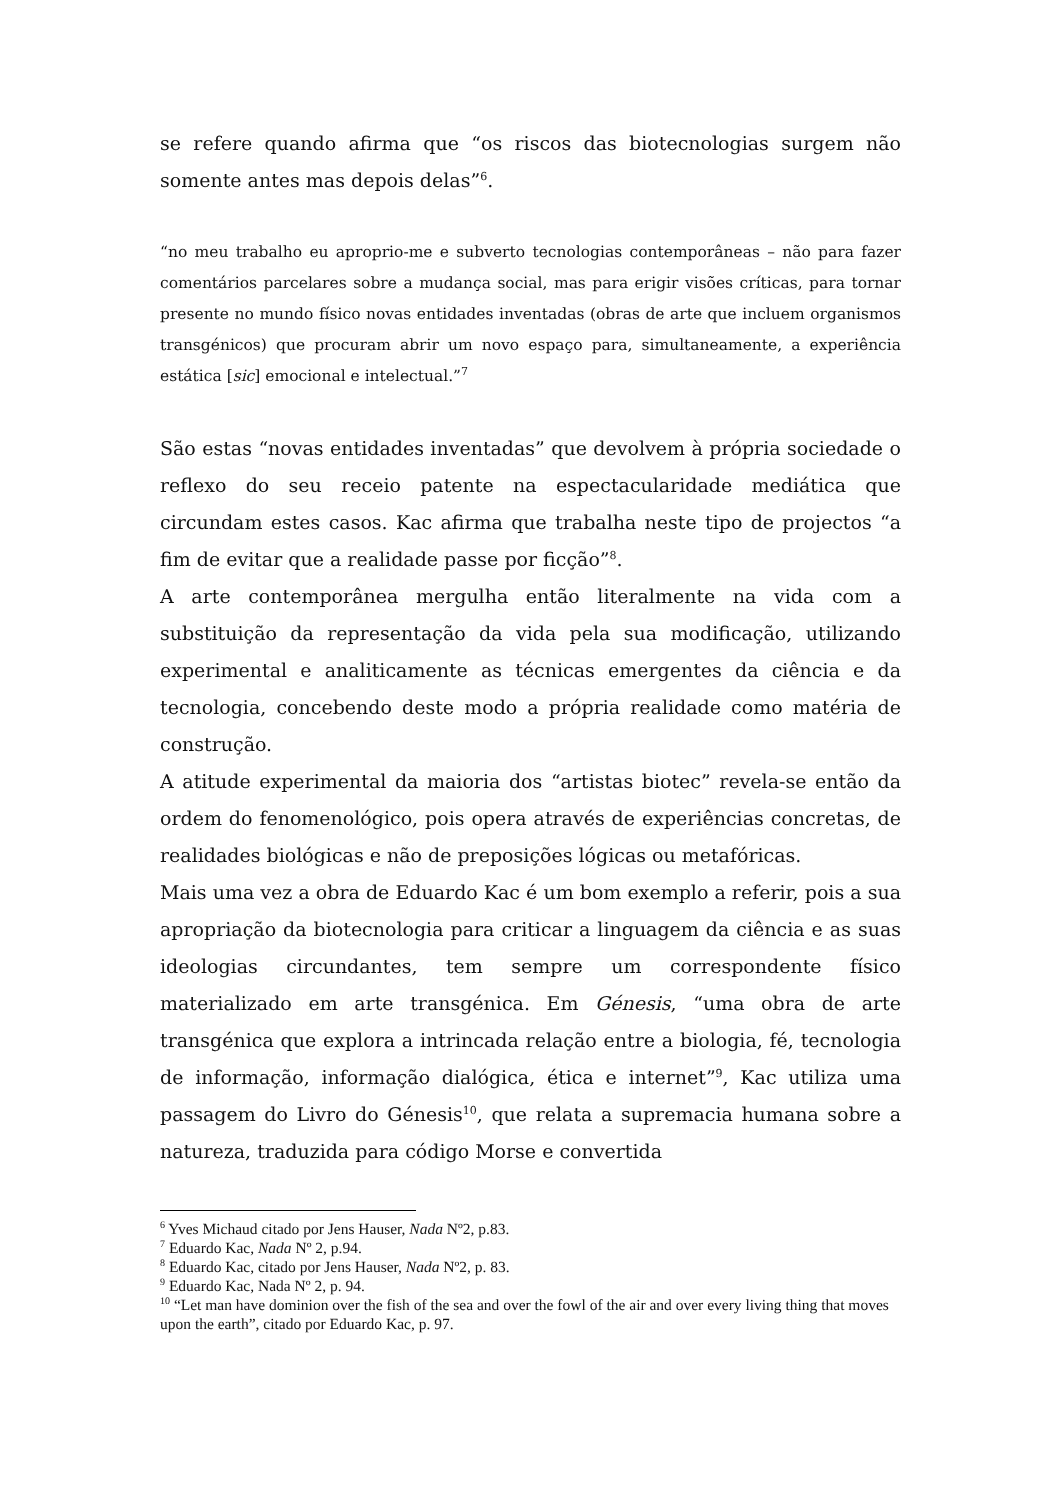se refere quando afirma que “os riscos das biotecnologias surgem não somente antes mas depois delas”<sup>6</sup>.
“no meu trabalho eu aproprio-me e subverto tecnologias contemporâneas – não para fazer comentários parcelares sobre a mudança social, mas para erigir visões críticas, para tornar presente no mundo físico novas entidades inventadas (obras de arte que incluem organismos transgénicos) que procuram abrir um novo espaço para, simultaneamente, a experiência estática [sic] emocional e intelectual.”<sup>7</sup>
São estas “novas entidades inventadas” que devolvem à própria sociedade o reflexo do seu receio patente na espectacularidade mediática que circundam estes casos. Kac afirma que trabalha neste tipo de projectos “a fim de evitar que a realidade passe por ficção”<sup>8</sup>.
A arte contemporânea mergulha então literalmente na vida com a substituição da representação da vida pela sua modificação, utilizando experimental e analiticamente as técnicas emergentes da ciência e da tecnologia, concebendo deste modo a própria realidade como matéria de construção.
A atitude experimental da maioria dos “artistas biotec” revela-se então da ordem do fenomenológico, pois opera através de experiências concretas, de realidades biológicas e não de preposições lógicas ou metafóricas.
Mais uma vez a obra de Eduardo Kac é um bom exemplo a referir, pois a sua apropriação da biotecnologia para criticar a linguagem da ciência e as suas ideologias circundantes, tem sempre um correspondente físico materializado em arte transgénica. Em Génesis, “uma obra de arte transgénica que explora a intrincada relação entre a biologia, fé, tecnologia de informação, informação dialógica, ética e internet”<sup>9</sup>, Kac utiliza uma passagem do Livro do Génesis<sup>10</sup>, que relata a supremacia humana sobre a natureza, traduzida para código Morse e convertida
<sup>6</sup> Yves Michaud citado por Jens Hauser, Nada Nº2, p.83.
<sup>7</sup> Eduardo Kac, Nada Nº 2, p.94.
<sup>8</sup> Eduardo Kac, citado por Jens Hauser, Nada Nº2, p. 83.
<sup>9</sup> Eduardo Kac, Nada Nº 2, p. 94.
<sup>10</sup> “Let man have dominion over the fish of the sea and over the fowl of the air and over every living thing that moves upon the earth”, citado por Eduardo Kac, p. 97.